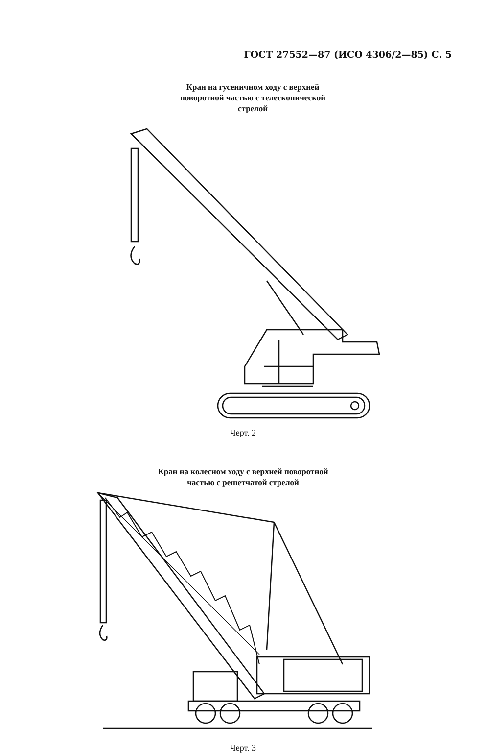ГОСТ 27552—87 (ИСО 4306/2—85) С. 5
Кран на гусеничном ходу с верхней
поворотной частью с телескопической
стрелой
Черт. 2
Кран на колесном ходу с верхней поворотной
частью с решетчатой стрелой
Черт. 3